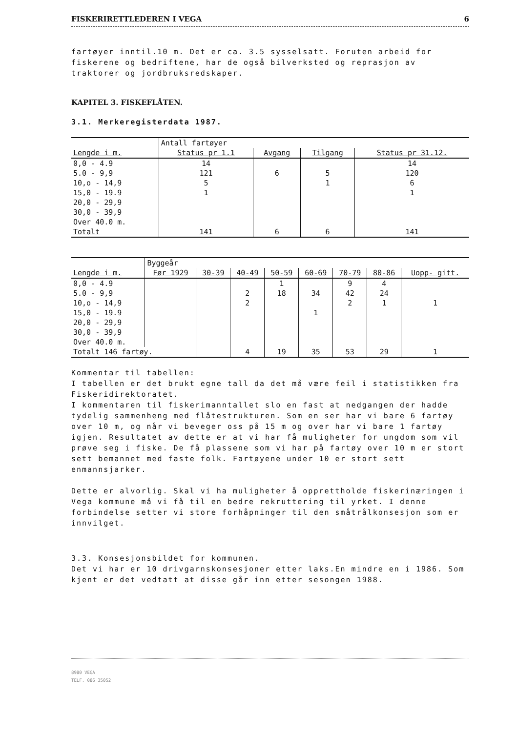FISKERIRETTLEDEREN I VEGA 6
fartøyer inntil.10 m. Det er ca. 3.5 sysselsatt. Foruten arbeid for fiskerene og bedriftene, har de også bilverksted og reprasjon av traktorer og jordbruksredskaper.
KAPITEL 3. FISKEFLÅTEN.
3.1. Merkeregisterdata 1987.
| | Antall fartøyer | | | |
| --- | --- | --- | --- | --- |
| Lengde i m. | Status pr 1.1 | Avgang | Tilgang | Status pr 31.12. |
| 0,0 - 4.9 | 14 | | | 14 |
| 5.0 - 9,9 | 121 | 6 | 5 | 120 |
| 10,o - 14,9 | 5 | | 1 | 6 |
| 15,0 - 19.9 | 1 | | | 1 |
| 20,0 - 29,9 | | | | |
| 30,0 - 39,9 | | | | |
| Over 40.0 m. | | | | |
| Totalt | 141 | 6 | 6 | 141 |
| | Byggeår | | | | | | | |
| --- | --- | --- | --- | --- | --- | --- | --- | --- |
| Lengde i m. | Før 1929 | 30-39 | 40-49 | 50-59 | 60-69 | 70-79 | 80-86 | Uopp- gitt. |
| 0,0 - 4.9 | | | | 1 | | 9 | 4 | |
| 5.0 - 9,9 | | | 2 | 18 | 34 | 42 | 24 | |
| 10,o - 14,9 | | | 2 | | | 2 | 1 | 1 |
| 15,0 - 19.9 | | | | | 1 | | | |
| 20,0 - 29,9 | | | | | | | | |
| 30,0 - 39,9 | | | | | | | | |
| Over 40.0 m. | | | | | | | | |
| Totalt 146 fartøy. | | | 4 | 19 | 35 | 53 | 29 | 1 |
Kommentar til tabellen:
I tabellen er det brukt egne tall da det må være feil i statistikken fra Fiskeridirektoratet.
I kommentaren til fiskerimanntallet slo en fast at nedgangen der hadde tydelig sammenheng med flåtestrukturen. Som en ser har vi bare 6 fartøy over 10 m, og når vi beveger oss på 15 m og over har vi bare 1 fartøy igjen. Resultatet av dette er at vi har få muligheter for ungdom som vil prøve seg i fiske. De få plassene som vi har på fartøy over 10 m er stort sett bemannet med faste folk. Fartøyene under 10 er stort sett enmannsjarker.
Dette er alvorlig. Skal vi ha muligheter å opprettholde fiskerinæringen i Vega kommune må vi få til en bedre rekruttering til yrket. I denne forbindelse setter vi store forhåpninger til den småtrålkonsesjon som er innvilget.
3.3. Konsesjonsbildet for kommunen.
Det vi har er 10 drivgarnskonsesjoner etter laks.En mindre en i 1986. Som kjent er det vedtatt at disse går inn etter sesongen 1988.
8980 VEGA
TELF. 086 35052